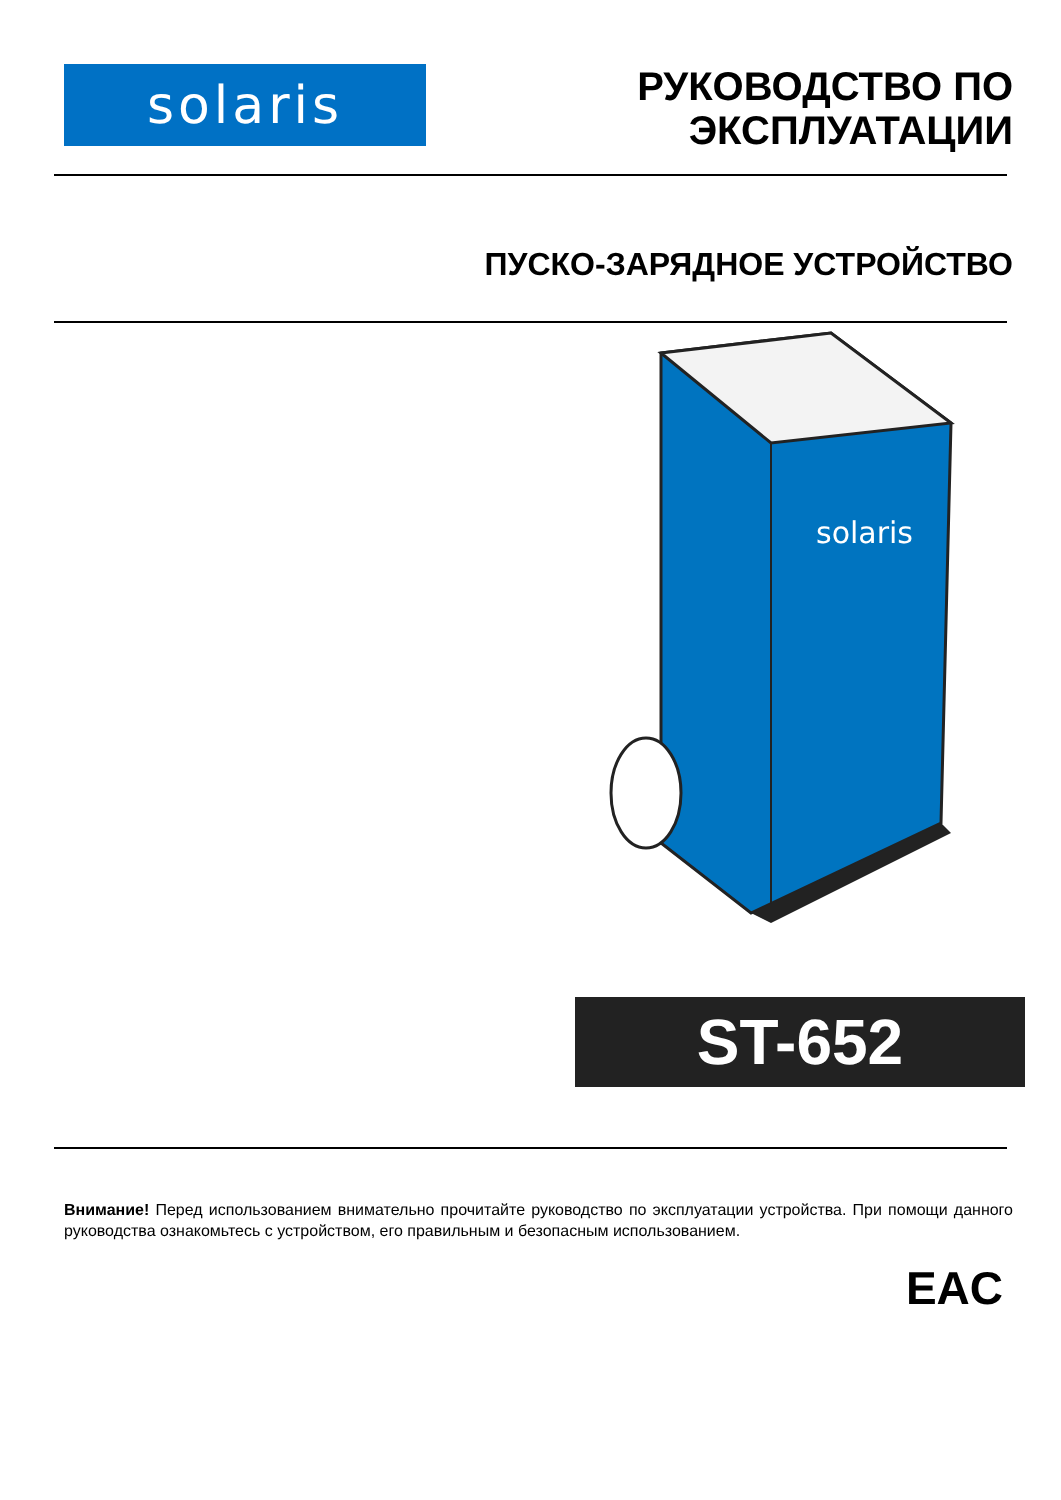solaris
РУКОВОДСТВО ПО
ЭКСПЛУАТАЦИИ
ПУСКО-ЗАРЯДНОЕ УСТРОЙСТВО
solaris
ST-652
Внимание! Перед использованием внимательно прочитайте руководство по эксплуатации устройства. При помощи данного руководства ознакомьтесь с устройством, его правильным и безопасным использованием.
EAC